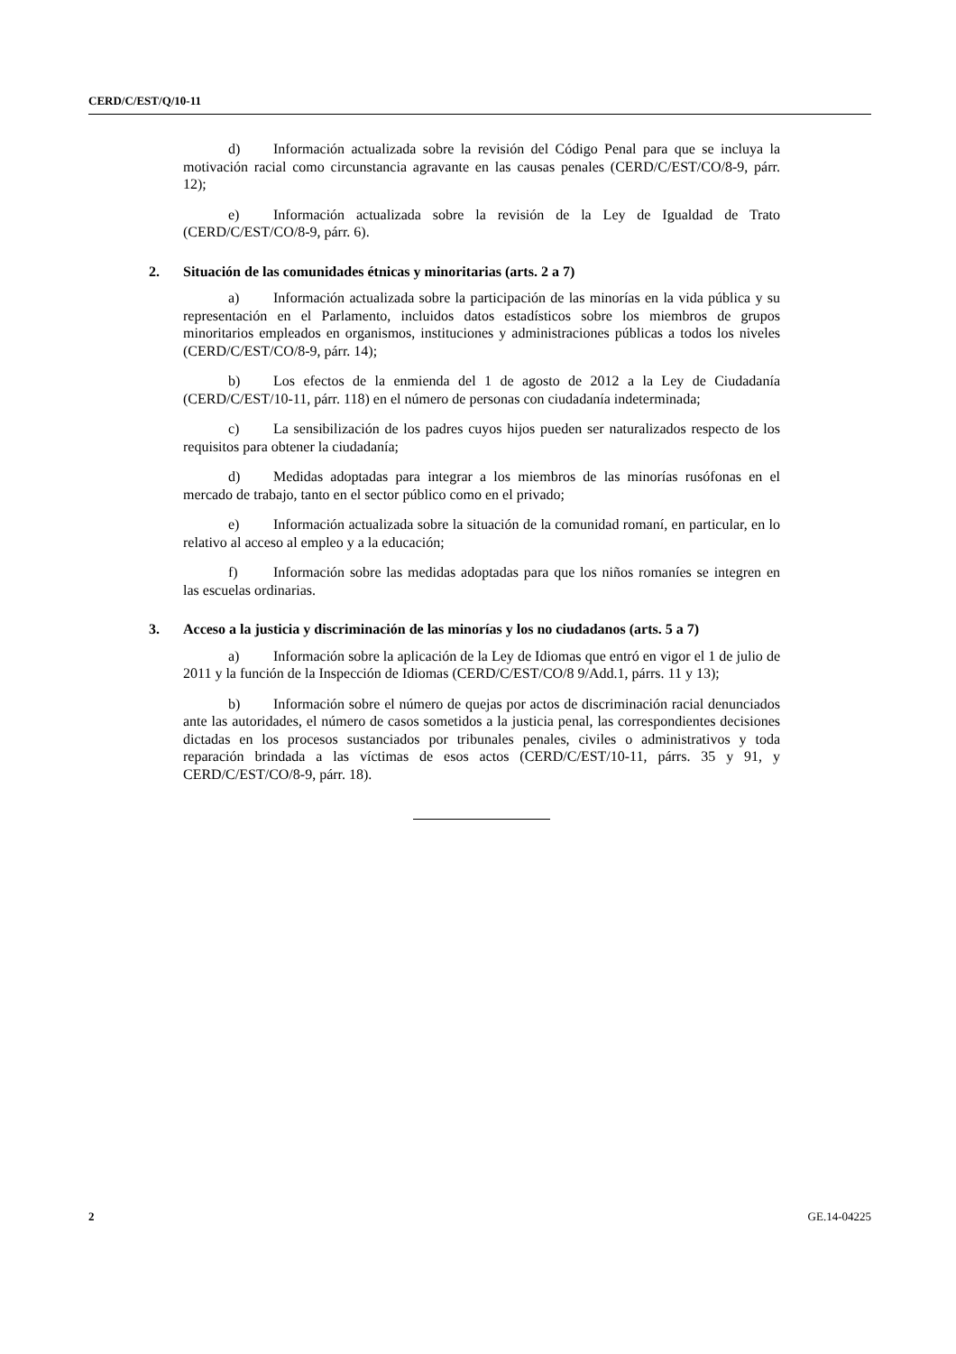CERD/C/EST/Q/10-11
d) Información actualizada sobre la revisión del Código Penal para que se incluya la motivación racial como circunstancia agravante en las causas penales (CERD/C/EST/CO/8-9, párr. 12);
e) Información actualizada sobre la revisión de la Ley de Igualdad de Trato (CERD/C/EST/CO/8-9, párr. 6).
2. Situación de las comunidades étnicas y minoritarias (arts. 2 a 7)
a) Información actualizada sobre la participación de las minorías en la vida pública y su representación en el Parlamento, incluidos datos estadísticos sobre los miembros de grupos minoritarios empleados en organismos, instituciones y administraciones públicas a todos los niveles (CERD/C/EST/CO/8-9, párr. 14);
b) Los efectos de la enmienda del 1 de agosto de 2012 a la Ley de Ciudadanía (CERD/C/EST/10-11, párr. 118) en el número de personas con ciudadanía indeterminada;
c) La sensibilización de los padres cuyos hijos pueden ser naturalizados respecto de los requisitos para obtener la ciudadanía;
d) Medidas adoptadas para integrar a los miembros de las minorías rusófonas en el mercado de trabajo, tanto en el sector público como en el privado;
e) Información actualizada sobre la situación de la comunidad romaní, en particular, en lo relativo al acceso al empleo y a la educación;
f) Información sobre las medidas adoptadas para que los niños romaníes se integren en las escuelas ordinarias.
3. Acceso a la justicia y discriminación de las minorías y los no ciudadanos (arts. 5 a 7)
a) Información sobre la aplicación de la Ley de Idiomas que entró en vigor el 1 de julio de 2011 y la función de la Inspección de Idiomas (CERD/C/EST/CO/8 9/Add.1, párrs. 11 y 13);
b) Información sobre el número de quejas por actos de discriminación racial denunciados ante las autoridades, el número de casos sometidos a la justicia penal, las correspondientes decisiones dictadas en los procesos sustanciados por tribunales penales, civiles o administrativos y toda reparación brindada a las víctimas de esos actos (CERD/C/EST/10-11, párrs. 35 y 91, y CERD/C/EST/CO/8-9, párr. 18).
2 GE.14-04225